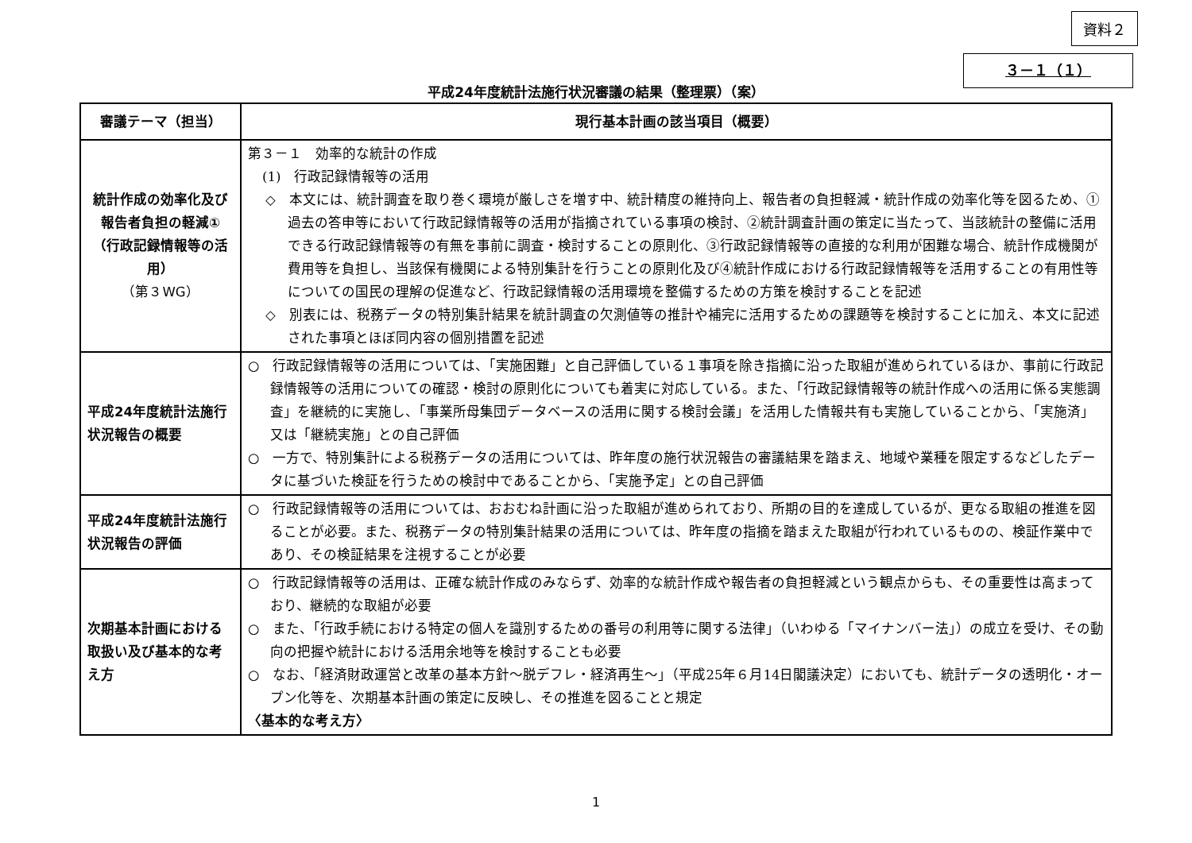資料２
３－１（１）
平成24年度統計法施行状況審議の結果（整理票）（案）
| 審議テーマ（担当） | 現行基本計画の該当項目（概要） |
| --- | --- |
| 統計作成の効率化及び報告者負担の軽減① （行政記録情報等の活用） （第３WG） | 第３－１ 効率的な統計の作成 (1) 行政記録情報等の活用 ◇ 本文には、統計調査を取り巻く環境が厳しさを増す中、統計精度の維持向上、報告者の負担軽減・統計作成の効率化等を図るため、①過去の答申等において行政記録情報等の活用が指摘されている事項の検討、②統計調査計画の策定に当たって、当該統計の整備に活用できる行政記録情報等の有無を事前に調査・検討することの原則化、③行政記録情報等の直接的な利用が困難な場合、統計作成機関が費用等を負担し、当該保有機関による特別集計を行うことの原則化及び④統計作成における行政記録情報等を活用することの有用性等についての国民の理解の促進など、行政記録情報の活用環境を整備するための方策を検討することを記述 ◇ 別表には、税務データの特別集計結果を統計調査の欠測値等の推計や補完に活用するための課題等を検討することに加え、本文に記述された事項とほぼ同内容の個別措置を記述 |
| 平成24年度統計法施行状況報告の概要 | ○ 行政記録情報等の活用については、「実施困難」と自己評価している１事項を除き指摘に沿った取組が進められているほか、事前に行政記録情報等の活用についての確認・検討の原則化についても着実に対応している。また、「行政記録情報等の統計作成への活用に係る実態調査」を継続的に実施し、「事業所母集団データベースの活用に関する検討会議」を活用した情報共有も実施していることから、「実施済」又は「継続実施」との自己評価 ○ 一方で、特別集計による税務データの活用については、昨年度の施行状況報告の審議結果を踏まえ、地域や業種を限定するなどしたデータに基づいた検証を行うための検討中であることから、「実施予定」との自己評価 |
| 平成24年度統計法施行状況報告の評価 | ○ 行政記録情報等の活用については、おおむね計画に沿った取組が進められており、所期の目的を達成しているが、更なる取組の推進を図ることが必要。また、税務データの特別集計結果の活用については、昨年度の指摘を踏まえた取組が行われているものの、検証作業中であり、その検証結果を注視することが必要 |
| 次期基本計画における取扱い及び基本的な考え方 | ○ 行政記録情報等の活用は、正確な統計作成のみならず、効率的な統計作成や報告者の負担軽減という観点からも、その重要性は高まっており、継続的な取組が必要 ○ また、「行政手続における特定の個人を識別するための番号の利用等に関する法律」（いわゆる「マイナンバー法」）の成立を受け、その動向の把握や統計における活用余地等を検討することも必要 ○ なお、「経済財政運営と改革の基本方針～脱デフレ・経済再生～」（平成25年６月14日閣議決定）においても、統計データの透明化・オープン化等を、次期基本計画の策定に反映し、その推進を図ることと規定 〈基本的な考え方〉 |
1